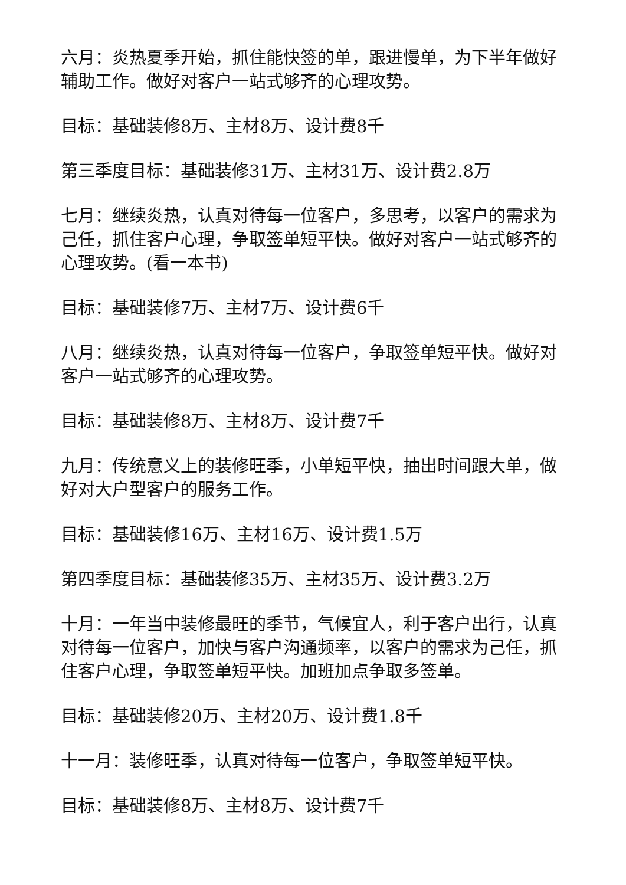六月：炎热夏季开始，抓住能快签的单，跟进慢单，为下半年做好辅助工作。做好对客户一站式够齐的心理攻势。
目标：基础装修8万、主材8万、设计费8千
第三季度目标：基础装修31万、主材31万、设计费2.8万
七月：继续炎热，认真对待每一位客户，多思考，以客户的需求为己任，抓住客户心理，争取签单短平快。做好对客户一站式够齐的心理攻势。(看一本书)
目标：基础装修7万、主材7万、设计费6千
八月：继续炎热，认真对待每一位客户，争取签单短平快。做好对客户一站式够齐的心理攻势。
目标：基础装修8万、主材8万、设计费7千
九月：传统意义上的装修旺季，小单短平快，抽出时间跟大单，做好对大户型客户的服务工作。
目标：基础装修16万、主材16万、设计费1.5万
第四季度目标：基础装修35万、主材35万、设计费3.2万
十月：一年当中装修最旺的季节，气候宜人，利于客户出行，认真对待每一位客户，加快与客户沟通频率，以客户的需求为己任，抓住客户心理，争取签单短平快。加班加点争取多签单。
目标：基础装修20万、主材20万、设计费1.8千
十一月：装修旺季，认真对待每一位客户，争取签单短平快。
目标：基础装修8万、主材8万、设计费7千